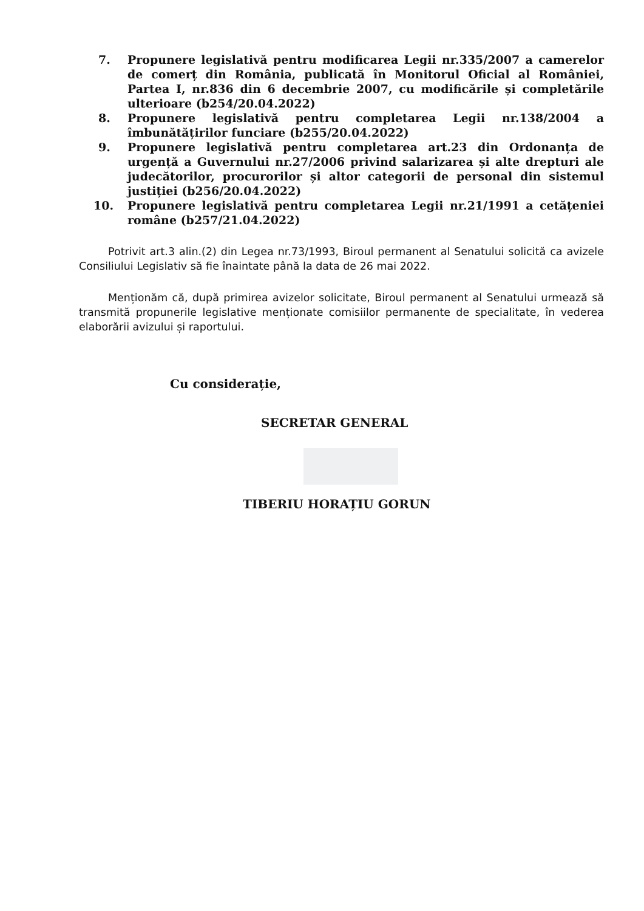7. Propunere legislativă pentru modificarea Legii nr.335/2007 a camerelor de comerț din România, publicată în Monitorul Oficial al României, Partea I, nr.836 din 6 decembrie 2007, cu modificările și completările ulterioare (b254/20.04.2022)
8. Propunere legislativă pentru completarea Legii nr.138/2004 a îmbunătățirilor funciare (b255/20.04.2022)
9. Propunere legislativă pentru completarea art.23 din Ordonanța de urgență a Guvernului nr.27/2006 privind salarizarea și alte drepturi ale judecătorilor, procurorilor și altor categorii de personal din sistemul justiției (b256/20.04.2022)
10. Propunere legislativă pentru completarea Legii nr.21/1991 a cetățeniei române (b257/21.04.2022)
Potrivit art.3 alin.(2) din Legea nr.73/1993, Biroul permanent al Senatului solicită ca avizele Consiliului Legislativ să fie înaintate până la data de 26 mai 2022.
Menționăm că, după primirea avizelor solicitate, Biroul permanent al Senatului urmează să transmită propunerile legislative menționate comisiilor permanente de specialitate, în vederea elaborării avizului și raportului.
Cu considerație,
SECRETAR GENERAL
TIBERIU HORAȚIU GORUN